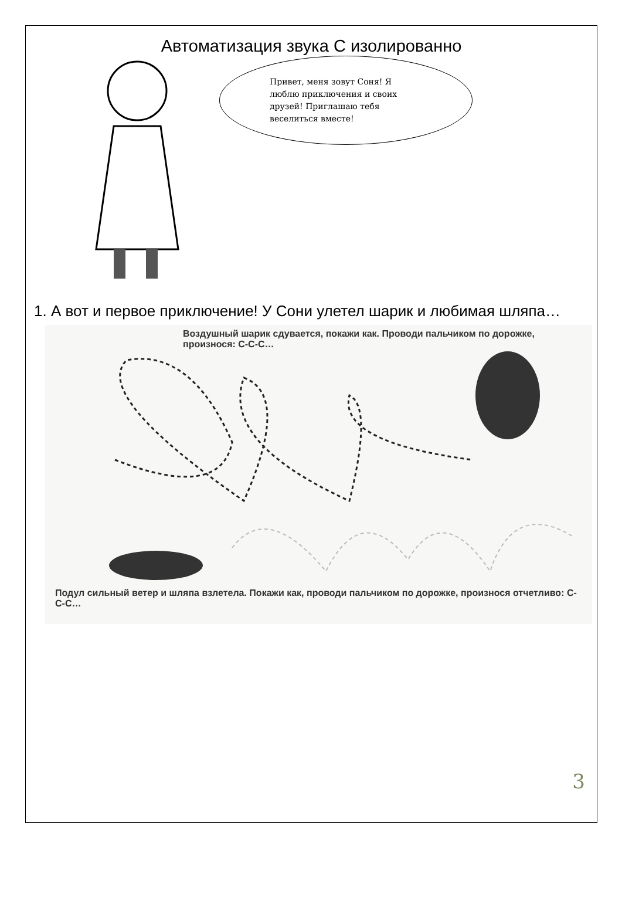Автоматизация звука С изолированно
Привет, меня зовут Соня! Я люблю приключения и своих друзей! Приглашаю тебя веселиться вместе!
1. А вот и первое приключение! У Сони улетел шарик и любимая шляпа…
Воздушный шарик сдувается, покажи как. Проводи пальчиком по дорожке, произнося: С-С-С…
Подул сильный ветер и шляпа взлетела. Покажи как, проводи пальчиком по дорожке, произнося отчетливо: С-С-С…
3